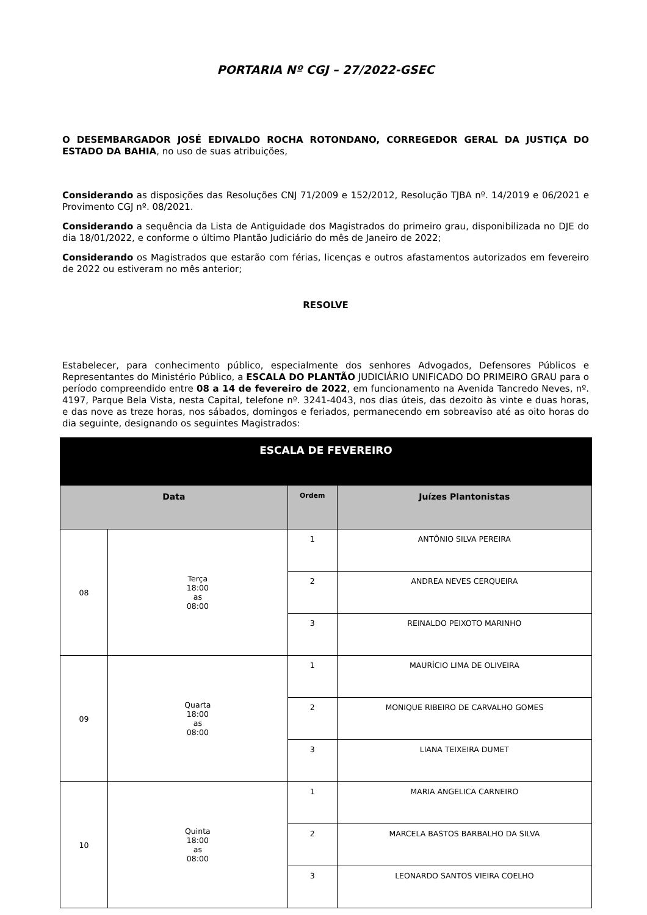PORTARIA Nº CGJ – 27/2022-GSEC
O DESEMBARGADOR JOSÉ EDIVALDO ROCHA ROTONDANO, CORREGEDOR GERAL DA JUSTIÇA DO ESTADO DA BAHIA, no uso de suas atribuições,
Considerando as disposições das Resoluções CNJ 71/2009 e 152/2012, Resolução TJBA nº. 14/2019 e 06/2021 e Provimento CGJ nº. 08/2021.
Considerando a sequência da Lista de Antiguidade dos Magistrados do primeiro grau, disponibilizada no DJE do dia 18/01/2022, e conforme o último Plantão Judiciário do mês de Janeiro de 2022;
Considerando os Magistrados que estarão com férias, licenças e outros afastamentos autorizados em fevereiro de 2022 ou estiveram no mês anterior;
RESOLVE
Estabelecer, para conhecimento público, especialmente dos senhores Advogados, Defensores Públicos e Representantes do Ministério Público, a ESCALA DO PLANTÃO JUDICIÁRIO UNIFICADO DO PRIMEIRO GRAU para o período compreendido entre 08 a 14 de fevereiro de 2022, em funcionamento na Avenida Tancredo Neves, nº. 4197, Parque Bela Vista, nesta Capital, telefone nº. 3241-4043, nos dias úteis, das dezoito às vinte e duas horas, e das nove as treze horas, nos sábados, domingos e feriados, permanecendo em sobreaviso até as oito horas do dia seguinte, designando os seguintes Magistrados:
| ESCALA DE FEVEREIRO | | | |
| --- | --- | --- | --- |
| Data | | Ordem | Juízes Plantonistas |
| 08 | Terça 18:00 as 08:00 | 1 | ANTÔNIO SILVA PEREIRA |
| | | 2 | ANDREA NEVES CERQUEIRA |
| | | 3 | REINALDO PEIXOTO MARINHO |
| 09 | Quarta 18:00 as 08:00 | 1 | MAURÍCIO LIMA DE OLIVEIRA |
| | | 2 | MONIQUE RIBEIRO DE CARVALHO GOMES |
| | | 3 | LIANA TEIXEIRA DUMET |
| 10 | Quinta 18:00 as 08:00 | 1 | MARIA ANGELICA CARNEIRO |
| | | 2 | MARCELA BASTOS BARBALHO DA SILVA |
| | | 3 | LEONARDO SANTOS VIEIRA COELHO |